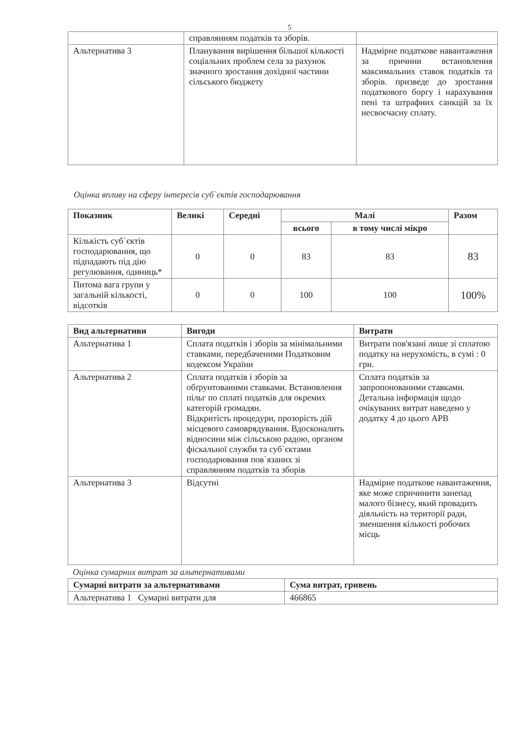5
| | справлянням податків та зборів. | |
| Альтернатива 3 | Планування вирішення більшої кількості соціальних проблем села за рахунок значного зростання дохідної частини сільського бюджету | Надмірне податкове навантаження за причини встановлення максимальних ставок податків та зборів. призведе до зростання податкового боргу і нарахування пені та штрафних санкцій за їх несвоєчасну сплату. |
Оцінка впливу на сферу інтересів суб`єктів господарювання
| Показник | Великі | Середні | Малі | | Разом |
| --- | --- | --- | --- | --- | --- |
| | | | всього | в тому числі мікро | |
| Кількість суб`єктів господарювання, що підпадають під дію регулювання, одиниць* | 0 | 0 | 83 | 83 | 83 |
| Питома вага групи у загальній кількості, відсотків | 0 | 0 | 100 | 100 | 100% |
| Вид альтернативи | Вигоди | Витрати |
| --- | --- | --- |
| Альтернатива 1 | Сплата податків і зборів за мінімальними ставками, передбаченими Податковим кодексом України | Витрати пов'язані лише зі сплатою податку на нерухомість, в сумі : 0 грн. |
| Альтернатива 2 | Сплата податків і зборів за обґрунтованими ставками. Встановлення пільг по сплаті податків для окремих категорій громадян. Відкритість процедури, прозорість дій місцевого самоврядування. Вдосконалить відносини між сільською радою, органом фіскальної служби та суб`єктами господарювання пов`язаних зі справлянням податків та зборів | Сплата податків за запропонованими ставками. Детальна інформація щодо очікуваних витрат наведено у додатку 4 до цього АРВ |
| Альтернатива 3 | Відсутні | Надмірне податкове навантаження, яке може спричинити занепад малого бізнесу, який провадить діяльність на території ради, зменшення кількості робочих місць |
Оцінка сумарних витрат за альтернативами
| Сумарні витрати за альтернативами | Сума витрат, гривень |
| --- | --- |
| Альтернатива 1 Сумарні витрати для | 466865 |